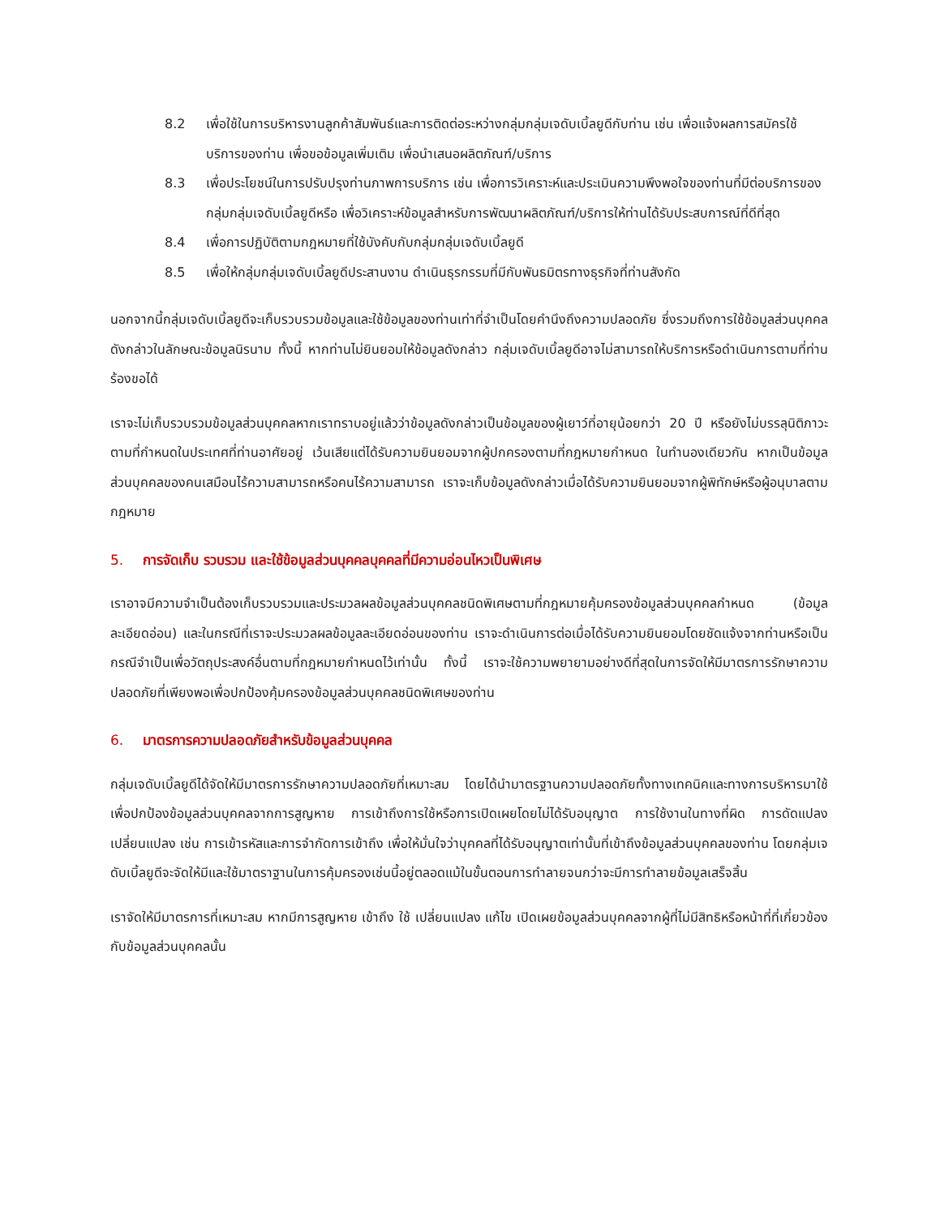8.2 เพื่อใช้ในการบริหารงานลูกค้าสัมพันธ์และการติดต่อระหว่างกลุ่มกลุ่มเจดับเบิ้ลยูดีกับท่าน เช่น เพื่อแจ้งผลการสมัครใช้บริการของท่าน เพื่อขอข้อมูลเพิ่มเติม เพื่อนำเสนอผลิตภัณฑ์/บริการ
8.3 เพื่อประโยชน์ในการปรับปรุงท่านภาพการบริการ เช่น เพื่อการวิเคราะห์และประเมินความพึงพอใจของท่านที่มีต่อบริการของกลุ่มกลุ่มเจดับเบิ้ลยูดีหรือ เพื่อวิเคราะห์ข้อมูลสำหรับการพัฒนาผลิตภัณฑ์/บริการให้ท่านได้รับประสบการณ์ที่ดีที่สุด
8.4 เพื่อการปฏิบัติตามกฎหมายที่ใช้บังคับกับกลุ่มกลุ่มเจดับเบิ้ลยูดี
8.5 เพื่อให้กลุ่มกลุ่มเจดับเบิ้ลยูดีประสานงาน ดำเนินธุรกรรมที่มีกับพันธมิตรทางธุรกิจที่ท่านสังกัด
นอกจากนี้กลุ่มเจดับเบิ้ลยูดีจะเก็บรวบรวมข้อมูลและใช้ข้อมูลของท่านเท่าที่จำเป็นโดยคำนึงถึงความปลอดภัย ซึ่งรวมถึงการใช้ข้อมูลส่วนบุคคลดังกล่าวในลักษณะข้อมูลนิรนาม ทั้งนี้ หากท่านไม่ยินยอมให้ข้อมูลดังกล่าว กลุ่มเจดับเบิ้ลยูดีอาจไม่สามารถให้บริการหรือดำเนินการตามที่ท่านร้องขอได้
เราจะไม่เก็บรวบรวมข้อมูลส่วนบุคคลหากเราทราบอยู่แล้วว่าข้อมูลดังกล่าวเป็นข้อมูลของผู้เยาว์ที่อายุน้อยกว่า 20 ปี หรือยังไม่บรรลุนิติภาวะตามที่กำหนดในประเทศที่ท่านอาศัยอยู่ เว้นเสียแต่ได้รับความยินยอมจากผู้ปกครองตามที่กฎหมายกำหนด ในทำนองเดียวกัน หากเป็นข้อมูลส่วนบุคคลของคนเสมือนไร้ความสามารถหรือคนไร้ความสามารถ เราจะเก็บข้อมูลดังกล่าวเมื่อได้รับความยินยอมจากผู้พิทักษ์หรือผู้อนุบาลตามกฎหมาย
5. การจัดเก็บ รวบรวม และใช้ข้อมูลส่วนบุคคลบุคคลที่มีความอ่อนไหวเป็นพิเศษ
เราอาจมีความจำเป็นต้องเก็บรวบรวมและประมวลผลข้อมูลส่วนบุคคลชนิดพิเศษตามที่กฎหมายคุ้มครองข้อมูลส่วนบุคคลกำหนด (ข้อมูลละเอียดอ่อน) และในกรณีที่เราจะประมวลผลข้อมูลละเอียดอ่อนของท่าน เราจะดำเนินการต่อเมื่อได้รับความยินยอมโดยชัดแจ้งจากท่านหรือเป็นกรณีจำเป็นเพื่อวัตถุประสงค์อื่นตามที่กฎหมายกำหนดไว้เท่านั้น ทั้งนี้ เราจะใช้ความพยายามอย่างดีที่สุดในการจัดให้มีมาตรการรักษาความปลอดภัยที่เพียงพอเพื่อปกป้องคุ้มครองข้อมูลส่วนบุคคลชนิดพิเศษของท่าน
6. มาตรการความปลอดภัยสำหรับข้อมูลส่วนบุคคล
กลุ่มเจดับเบิ้ลยูดีได้จัดให้มีมาตรการรักษาความปลอดภัยที่เหมาะสม โดยได้นำมาตรฐานความปลอดภัยทั้งทางเทคนิคและทางการบริหารมาใช้เพื่อปกป้องข้อมูลส่วนบุคคลจากการสูญหาย การเข้าถึงการใช้หรือการเปิดเผยโดยไม่ได้รับอนุญาต การใช้งานในทางที่ผิด การดัดแปลงเปลี่ยนแปลง เช่น การเข้ารหัสและการจำกัดการเข้าถึง เพื่อให้มั่นใจว่าบุคคลที่ได้รับอนุญาตเท่านั้นที่เข้าถึงข้อมูลส่วนบุคคลของท่าน โดยกลุ่มเจดับเบิ้ลยูดีจะจัดให้มีและใช้มาตราฐานในการคุ้มครองเช่นนี้อยู่ตลอดแม้ในขั้นตอนการทำลายจนกว่าจะมีการทำลายข้อมูลเสร็จสิ้น
เราจัดให้มีมาตรการที่เหมาะสม หากมีการสูญหาย เข้าถึง ใช้ เปลี่ยนแปลง แก้ไข เปิดเผยข้อมูลส่วนบุคคลจากผู้ที่ไม่มีสิทธิหรือหน้าที่ที่เกี่ยวข้องกับข้อมูลส่วนบุคคลนั้น